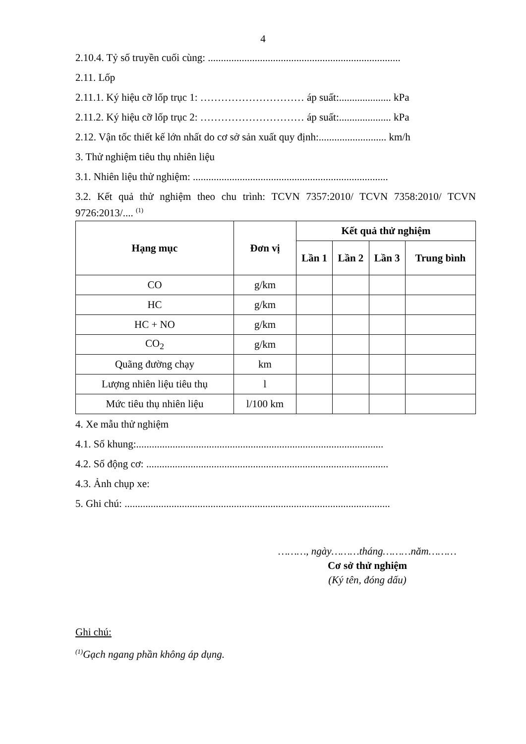4
2.10.4. Tỷ số truyền cuối cùng: ..........................................................................
2.11. Lốp
2.11.1. Ký hiệu cỡ lốp trục 1: ………………………… áp suất:.................... kPa
2.11.2. Ký hiệu cỡ lốp trục 2: ………………………… áp suất:.................... kPa
2.12. Vận tốc thiết kế lớn nhất do cơ sở sản xuất quy định:.......................... km/h
3. Thử nghiệm tiêu thụ nhiên liệu
3.1. Nhiên liệu thử nghiệm: ...........................................................................
3.2. Kết quả thử nghiệm theo chu trình: TCVN 7357:2010/ TCVN 7358:2010/ TCVN 9726:2013/.... <sup>(1)</sup>
| Hạng mục | Đơn vị | Kết quả thử nghiệm | | | |
| --- | --- | --- | --- | --- | --- |
| | | Lần 1 | Lần 2 | Lần 3 | Trung bình |
| CO | g/km | | | | |
| HC | g/km | | | | |
| HC + NO | g/km | | | | |
| CO<sub>2</sub> | g/km | | | | |
| Quãng đường chạy | km | | | | |
| Lượng nhiên liệu tiêu thụ | l | | | | |
| Mức tiêu thụ nhiên liệu | l/100 km | | | | |
4. Xe mẫu thử nghiệm
4.1. Số khung:...............................................................................................
4.2. Số động cơ: .............................................................................................
4.3. Ảnh chụp xe:
5. Ghi chú: ......................................................................................................
………, ngày………tháng………năm………
Cơ sở thử nghiệm
(Ký tên, đóng dấu)
Ghi chú:
<sup>(1)</sup> Gạch ngang phần không áp dụng.